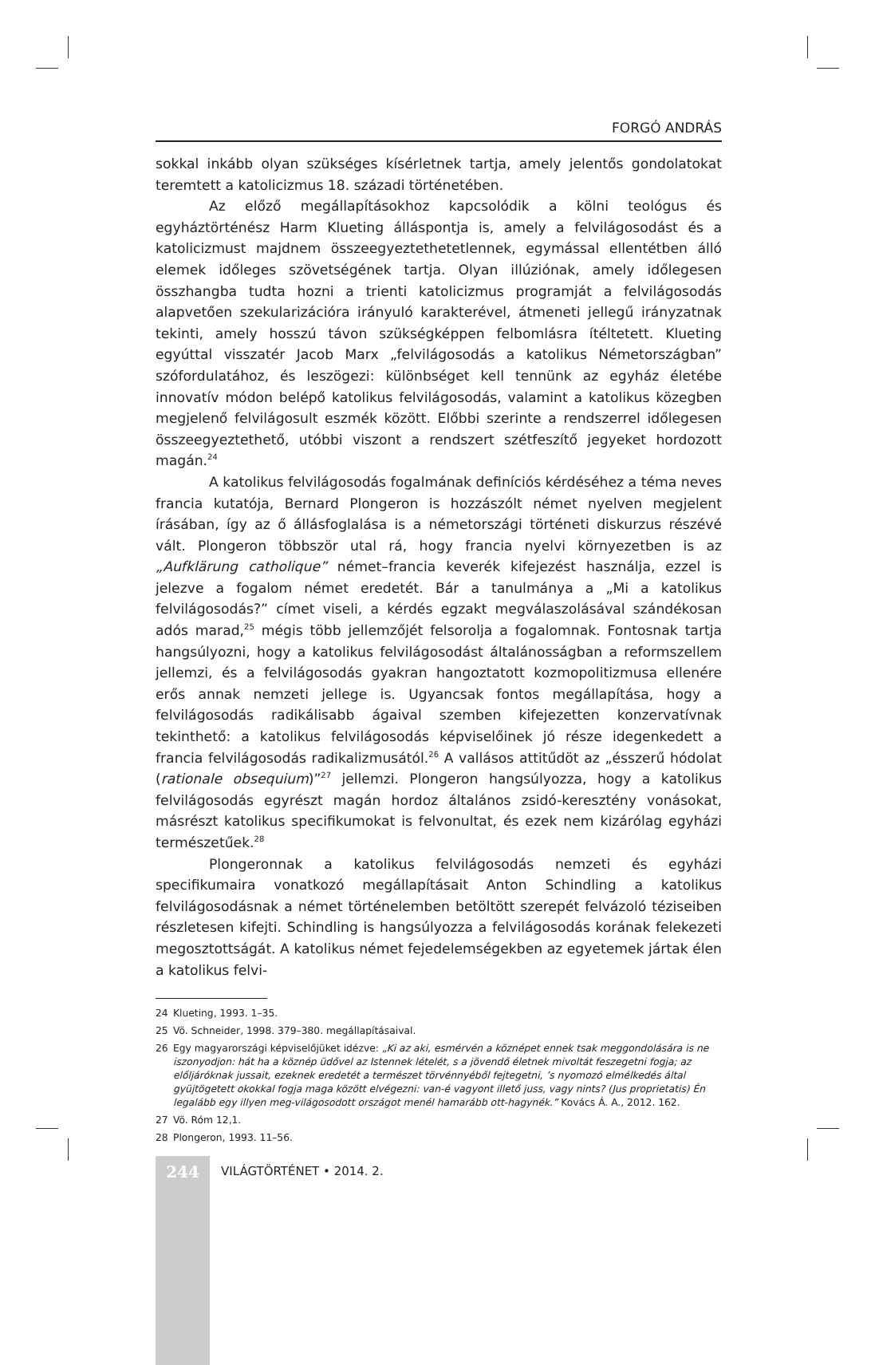FORGÓ ANDRÁS
sokkal inkább olyan szükséges kísérletnek tartja, amely jelentős gondolatokat teremtett a katolicizmus 18. századi történetében.
Az előző megállapításokhoz kapcsolódik a kölni teológus és egyháztörténész Harm Klueting álláspontja is, amely a felvilágosodást és a katolicizmust majdnem összeegyeztethetetlennek, egymással ellentétben álló elemek időleges szövetségének tartja. Olyan illúziónak, amely időlegesen összhangba tudta hozni a trienti katolicizmus programját a felvilágosodás alapvetően szekularizációra irányuló karakterével, átmeneti jellegű irányzatnak tekinti, amely hosszú távon szükségképpen felbomlásra ítéltetett. Klueting egyúttal visszatér Jacob Marx „felvilágosodás a katolikus Németországban” szófordulatához, és leszögezi: különbséget kell tennünk az egyház életébe innovatív módon belépő katolikus felvilágosodás, valamint a katolikus közegben megjelenő felvilágosult eszmék között. Előbbi szerinte a rendszerrel időlegesen összeegyeztethető, utóbbi viszont a rendszert szétfeszítő jegyeket hordozott magán.<sup>24</sup>
A katolikus felvilágosodás fogalmának definíciós kérdéséhez a téma neves francia kutatója, Bernard Plongeron is hozzászólt német nyelven megjelent írásában, így az ő állásfoglalása is a németországi történeti diskurzus részévé vált. Plongeron többször utal rá, hogy francia nyelvi környezetben is az „Aufklärung catholique” német–francia keverék kifejezést használja, ezzel is jelezve a fogalom német eredetét. Bár a tanulmánya a „Mi a katolikus felvilágosodás?” címet viseli, a kérdés egzakt megválaszolásával szándékosan adós marad,<sup>25</sup> mégis több jellemzőjét felsorolja a fogalomnak. Fontosnak tartja hangsúlyozni, hogy a katolikus felvilágosodást általánosságban a reformszellem jellemzi, és a felvilágosodás gyakran hangoztatott kozmopolitizmusa ellenére erős annak nemzeti jellege is. Ugyancsak fontos megállapítása, hogy a felvilágosodás radikálisabb ágaival szemben kifejezetten konzervatívnak tekinthető: a katolikus felvilágosodás képviselőinek jó része idegenkedett a francia felvilágosodás radikalizmusától.<sup>26</sup> A vallásos attitűdöt az „ésszerű hódolat (rationale obsequium)”<sup>27</sup> jellemzi. Plongeron hangsúlyozza, hogy a katolikus felvilágosodás egyrészt magán hordoz általános zsidó-keresztény vonásokat, másrészt katolikus specifikumokat is felvonultat, és ezek nem kizárólag egyházi természetűek.<sup>28</sup>
Plongeronnak a katolikus felvilágosodás nemzeti és egyházi specifikumaira vonatkozó megállapításait Anton Schindling a katolikus felvilágosodásnak a német történelemben betöltött szerepét felvázoló téziseiben részletesen kifejti. Schindling is hangsúlyozza a felvilágosodás korának felekezeti megosztottságát. A katolikus német fejedelemségekben az egyetemek jártak élen a katolikus felvi-
24 Klueting, 1993. 1–35.
25 Vö. Schneider, 1998. 379–380. megállapításaival.
26 Egy magyarországi képviselőjüket idézve: „Ki az aki, esmérvén a köznépet ennek tsak meggondolására is ne iszonyodjon: hát ha a köznép üdővel az Istennek lételét, s a jövendő életnek mivoltát feszegetni fogja; az előljáróknak jussait, ezeknek eredetét a természet törvénnyéből fejtegetni, ’s nyomozó elmélkedés által gyüjtögetett okokkal fogja maga között elvégezni: van-é vagyont illető juss, vagy nints? (Jus proprietatis) Én legalább egy illyen meg-világosodott országot menél hamarább ott-hagynék.” Kovács Á. A., 2012. 162.
27 Vö. Róm 12,1.
28 Plongeron, 1993. 11–56.
244
VILÁGTÖRTÉNET • 2014. 2.